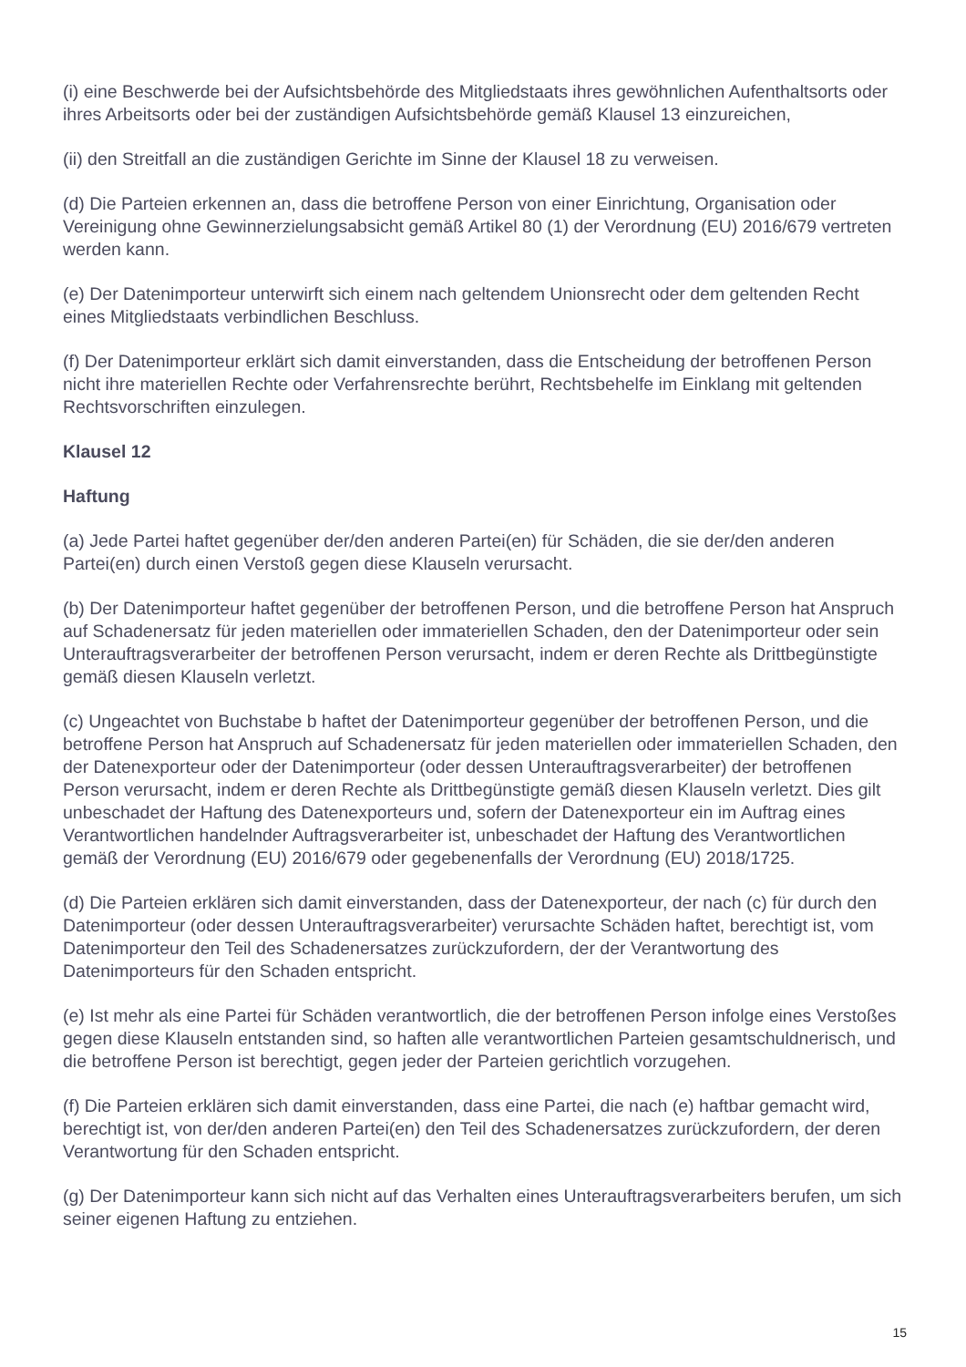(i) eine Beschwerde bei der Aufsichtsbehörde des Mitgliedstaats ihres gewöhnlichen Aufenthaltsorts oder ihres Arbeitsorts oder bei der zuständigen Aufsichtsbehörde gemäß Klausel 13 einzureichen,
(ii) den Streitfall an die zuständigen Gerichte im Sinne der Klausel 18 zu verweisen.
(d) Die Parteien erkennen an, dass die betroffene Person von einer Einrichtung, Organisation oder Vereinigung ohne Gewinnerzielungsabsicht gemäß Artikel 80 (1) der Verordnung (EU) 2016/679 vertreten werden kann.
(e) Der Datenimporteur unterwirft sich einem nach geltendem Unionsrecht oder dem geltenden Recht eines Mitgliedstaats verbindlichen Beschluss.
(f) Der Datenimporteur erklärt sich damit einverstanden, dass die Entscheidung der betroffenen Person nicht ihre materiellen Rechte oder Verfahrensrechte berührt, Rechtsbehelfe im Einklang mit geltenden Rechtsvorschriften einzulegen.
Klausel 12
Haftung
(a) Jede Partei haftet gegenüber der/den anderen Partei(en) für Schäden, die sie der/den anderen Partei(en) durch einen Verstoß gegen diese Klauseln verursacht.
(b) Der Datenimporteur haftet gegenüber der betroffenen Person, und die betroffene Person hat Anspruch auf Schadenersatz für jeden materiellen oder immateriellen Schaden, den der Datenimporteur oder sein Unterauftragsverarbeiter der betroffenen Person verursacht, indem er deren Rechte als Drittbegünstigte gemäß diesen Klauseln verletzt.
(c) Ungeachtet von Buchstabe b haftet der Datenimporteur gegenüber der betroffenen Person, und die betroffene Person hat Anspruch auf Schadenersatz für jeden materiellen oder immateriellen Schaden, den der Datenexporteur oder der Datenimporteur (oder dessen Unterauftragsverarbeiter) der betroffenen Person verursacht, indem er deren Rechte als Drittbegünstigte gemäß diesen Klauseln verletzt. Dies gilt unbeschadet der Haftung des Datenexporteurs und, sofern der Datenexporteur ein im Auftrag eines Verantwortlichen handelnder Auftragsverarbeiter ist, unbeschadet der Haftung des Verantwortlichen gemäß der Verordnung (EU) 2016/679 oder gegebenenfalls der Verordnung (EU) 2018/1725.
(d) Die Parteien erklären sich damit einverstanden, dass der Datenexporteur, der nach (c) für durch den Datenimporteur (oder dessen Unterauftragsverarbeiter) verursachte Schäden haftet, berechtigt ist, vom Datenimporteur den Teil des Schadenersatzes zurückzufordern, der der Verantwortung des Datenimporteurs für den Schaden entspricht.
(e) Ist mehr als eine Partei für Schäden verantwortlich, die der betroffenen Person infolge eines Verstoßes gegen diese Klauseln entstanden sind, so haften alle verantwortlichen Parteien gesamtschuldnerisch, und die betroffene Person ist berechtigt, gegen jeder der Parteien gerichtlich vorzugehen.
(f) Die Parteien erklären sich damit einverstanden, dass eine Partei, die nach (e) haftbar gemacht wird, berechtigt ist, von der/den anderen Partei(en) den Teil des Schadenersatzes zurückzufordern, der deren Verantwortung für den Schaden entspricht.
(g) Der Datenimporteur kann sich nicht auf das Verhalten eines Unterauftragsverarbeiters berufen, um sich seiner eigenen Haftung zu entziehen.
15